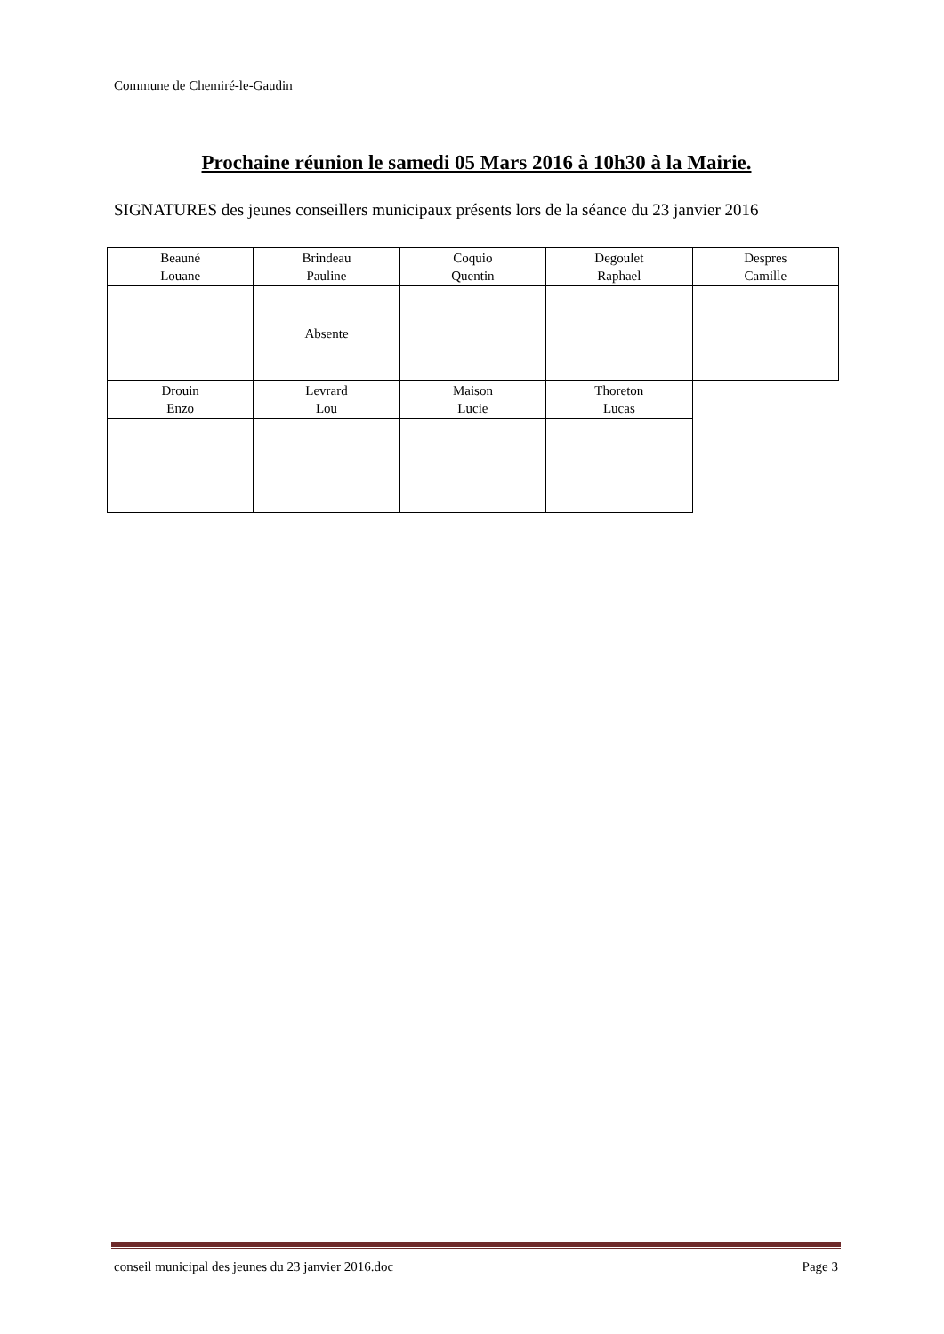Commune de Chemiré-le-Gaudin
Prochaine réunion le samedi 05 Mars 2016 à 10h30 à la Mairie.
SIGNATURES des jeunes conseillers municipaux présents lors de la séance du 23 janvier 2016
| Beauné Louane | Brindeau Pauline | Coquio Quentin | Degoulet Raphael | Despres Camille |
| | Absente | | | |
| Drouin Enzo | Levrard Lou | Maison Lucie | Thoreton Lucas | |
conseil municipal des jeunes du 23 janvier 2016.doc Page 3